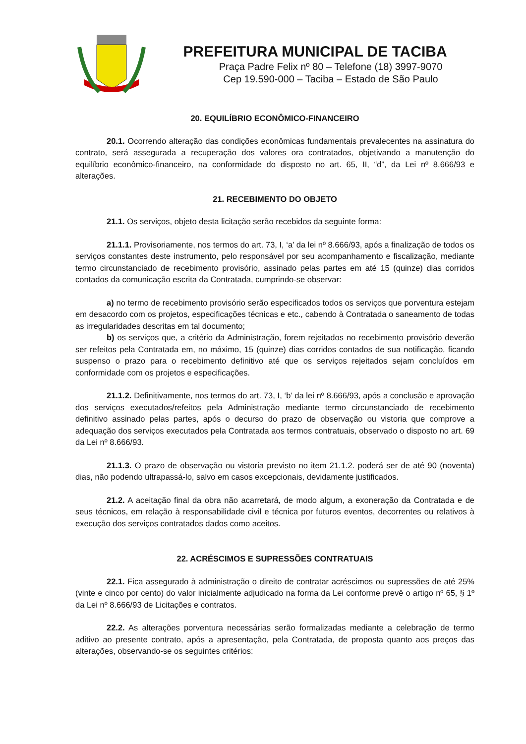PREFEITURA MUNICIPAL DE TACIBA
Praça Padre Felix nº 80 – Telefone (18) 3997-9070
Cep 19.590-000 – Taciba – Estado de São Paulo
20. EQUILÍBRIO ECONÔMICO-FINANCEIRO
20.1. Ocorrendo alteração das condições econômicas fundamentais prevalecentes na assinatura do contrato, será assegurada a recuperação dos valores ora contratados, objetivando a manutenção do equilíbrio econômico-financeiro, na conformidade do disposto no art. 65, II, “d”, da Lei nº 8.666/93 e alterações.
21. RECEBIMENTO DO OBJETO
21.1. Os serviços, objeto desta licitação serão recebidos da seguinte forma:
21.1.1. Provisoriamente, nos termos do art. 73, I, ‘a’ da lei nº 8.666/93, após a finalização de todos os serviços constantes deste instrumento, pelo responsável por seu acompanhamento e fiscalização, mediante termo circunstanciado de recebimento provisório, assinado pelas partes em até 15 (quinze) dias corridos contados da comunicação escrita da Contratada, cumprindo-se observar:
a) no termo de recebimento provisório serão especificados todos os serviços que porventura estejam em desacordo com os projetos, especificações técnicas e etc., cabendo à Contratada o saneamento de todas as irregularidades descritas em tal documento;
b) os serviços que, a critério da Administração, forem rejeitados no recebimento provisório deverão ser refeitos pela Contratada em, no máximo, 15 (quinze) dias corridos contados de sua notificação, ficando suspenso o prazo para o recebimento definitivo até que os serviços rejeitados sejam concluídos em conformidade com os projetos e especificações.
21.1.2. Definitivamente, nos termos do art. 73, I, ‘b’ da lei nº 8.666/93, após a conclusão e aprovação dos serviços executados/refeitos pela Administração mediante termo circunstanciado de recebimento definitivo assinado pelas partes, após o decurso do prazo de observação ou vistoria que comprove a adequação dos serviços executados pela Contratada aos termos contratuais, observado o disposto no art. 69 da Lei nº 8.666/93.
21.1.3. O prazo de observação ou vistoria previsto no item 21.1.2. poderá ser de até 90 (noventa) dias, não podendo ultrapassá-lo, salvo em casos excepcionais, devidamente justificados.
21.2. A aceitação final da obra não acarretará, de modo algum, a exoneração da Contratada e de seus técnicos, em relação à responsabilidade civil e técnica por futuros eventos, decorrentes ou relativos à execução dos serviços contratados dados como aceitos.
22. ACRÉSCIMOS E SUPRESSÕES CONTRATUAIS
22.1. Fica assegurado à administração o direito de contratar acréscimos ou supressões de até 25% (vinte e cinco por cento) do valor inicialmente adjudicado na forma da Lei conforme prevê o artigo nº 65, § 1º da Lei nº 8.666/93 de Licitações e contratos.
22.2. As alterações porventura necessárias serão formalizadas mediante a celebração de termo aditivo ao presente contrato, após a apresentação, pela Contratada, de proposta quanto aos preços das alterações, observando-se os seguintes critérios: